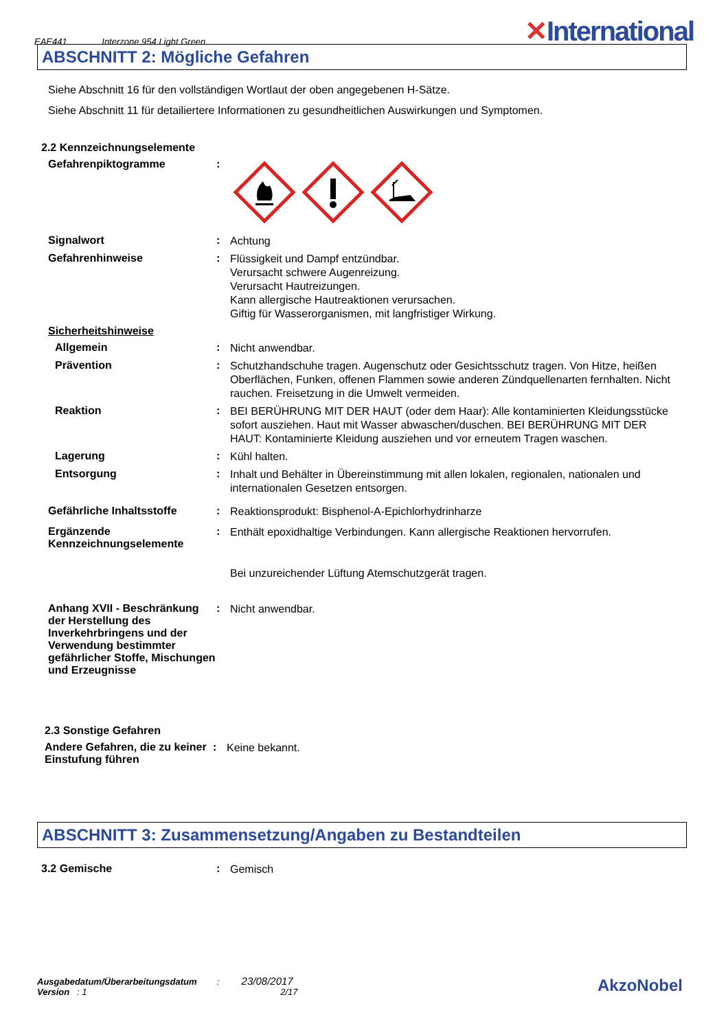EAE441 Interzone 954 Light Green ✕International
ABSCHNITT 2: Mögliche Gefahren
Siehe Abschnitt 16 für den vollständigen Wortlaut der oben angegebenen H-Sätze.
Siehe Abschnitt 11 für detailiertere Informationen zu gesundheitlichen Auswirkungen und Symptomen.
2.2 Kennzeichnungselemente
Gefahrenpiktogramme :
Signalwort :
Achtung
Gefahrenhinweise :
Flüssigkeit und Dampf entzündbar.
Verursacht schwere Augenreizung.
Verursacht Hautreizungen.
Kann allergische Hautreaktionen verursachen.
Giftig für Wasserorganismen, mit langfristiger Wirkung.
Sicherheitshinweise
Allgemein :
Nicht anwendbar.
Prävention :
Schutzhandschuhe tragen. Augenschutz oder Gesichtsschutz tragen. Von Hitze, heißen Oberflächen, Funken, offenen Flammen sowie anderen Zündquellenarten fernhalten. Nicht rauchen. Freisetzung in die Umwelt vermeiden.
Reaktion :
BEI BERÜHRUNG MIT DER HAUT (oder dem Haar): Alle kontaminierten Kleidungsstücke sofort ausziehen. Haut mit Wasser abwaschen/duschen. BEI BERÜHRUNG MIT DER HAUT: Kontaminierte Kleidung ausziehen und vor erneutem Tragen waschen.
Lagerung :
Kühl halten.
Entsorgung :
Inhalt und Behälter in Übereinstimmung mit allen lokalen, regionalen, nationalen und internationalen Gesetzen entsorgen.
Gefährliche Inhaltsstoffe :
Reaktionsprodukt: Bisphenol-A-Epichlorhydrinharze
Ergänzende Kennzeichnungselemente
:
Enthält epoxidhaltige Verbindungen. Kann allergische Reaktionen hervorrufen.
Bei unzureichender Lüftung Atemschutzgerät tragen.
Anhang XVII - Beschränkung der Herstellung des Inverkehrbringens und der Verwendung bestimmter gefährlicher Stoffe, Mischungen und Erzeugnisse
:
Nicht anwendbar.
2.3 Sonstige Gefahren
Andere Gefahren, die zu keiner Einstufung führen
:
Keine bekannt.
ABSCHNITT 3: Zusammensetzung/Angaben zu Bestandteilen
3.2 Gemische :
Gemisch
Ausgabedatum/Überarbeitungsdatum : 23/08/2017
Version : 1 2/17 AkzoNobel